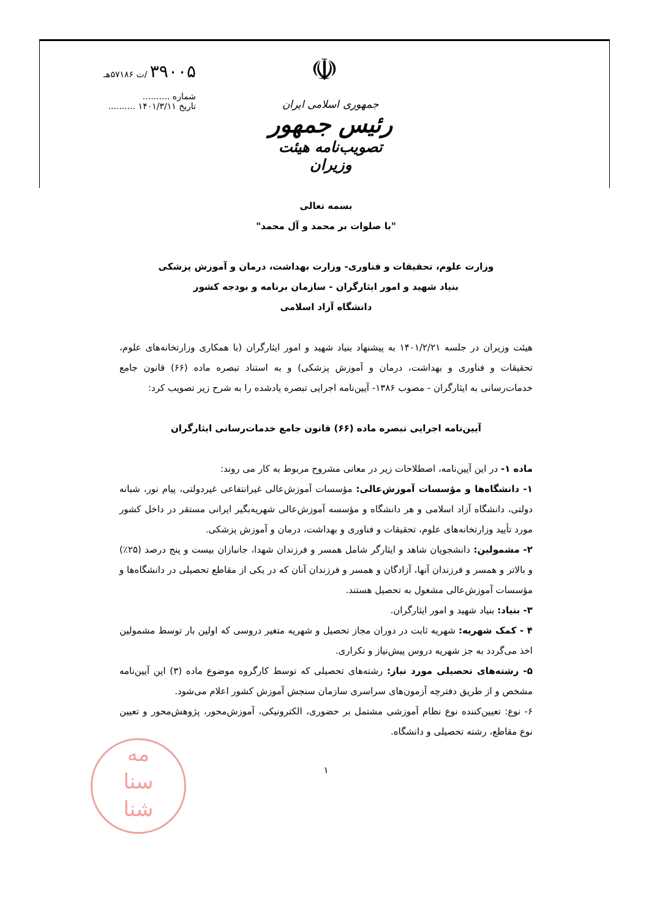۳۹۰۰۵ /ت ۵۷۱۸۶هـ
شماره ..........
تاریخ ۱۴۰۱/۳/۱۱ ..........
☫
جمهوری اسلامی ایران
رئیس جمهور
تصویب‌نامه هیئت وزیران
بسمه تعالی
"با صلوات بر محمد و آل محمد"
وزارت علوم، تحقیقات و فناوری- وزارت بهداشت، درمان و آموزش پزشکی
بنیاد شهید و امور ایثارگران - سازمان برنامه و بودجه کشور
دانشگاه آزاد اسلامی
هیئت وزیران در جلسه ۱۴۰۱/۲/۲۱ به پیشنهاد بنیاد شهید و امور ایثارگران (با همکاری وزارتخانه‌های علوم، تحقیقات و فناوری و بهداشت، درمان و آموزش پزشکی) و به استناد تبصره ماده (۶۶) قانون جامع خدمات‌رسانی به ایثارگران - مصوب ۱۳۸۶- آیین‌نامه اجرایی تبصره یادشده را به شرح زیر تصویب کرد:
آیین‌نامه اجرایی تبصره ماده (۶۶) قانون جامع خدمات‌رسانی ایثارگران
ماده ۱- در این آیین‌نامه، اصطلاحات زیر در معانی مشروح مربوط به کار می روند:
۱- دانشگاه‌ها و مؤسسات آموزش‌عالی: مؤسسات آموزش‌عالی غیرانتفاعی غیردولتی، پیام نور، شبانه دولتی، دانشگاه آزاد اسلامی و هر دانشگاه و مؤسسه آموزش‌عالی شهریه‌بگیر ایرانی مستقر در داخل کشور مورد تأیید وزارتخانه‌های علوم، تحقیقات و فناوری و بهداشت، درمان و آموزش پزشکی.
۲- مشمولین: دانشجویان شاهد و ایثارگر شامل همسر و فرزندان شهدا، جانبازان بیست و پنج درصد (۲۵٪) و بالاتر و همسر و فرزندان آنها، آزادگان و همسر و فرزندان آنان که در یکی از مقاطع تحصیلی در دانشگاه‌ها و مؤسسات آموزش‌عالی مشغول به تحصیل هستند.
۳- بنیاد: بنیاد شهید و امور ایثارگران.
۴ - کمک شهریه: شهریه ثابت در دوران مجاز تحصیل و شهریه متغیر دروسی که اولین بار توسط مشمولین اخذ می‌گردد به جز شهریه دروس پیش‌نیاز و تکراری.
۵- رشته‌های تحصیلی مورد نیاز: رشته‌های تحصیلی که توسط کارگروه موضوع ماده (۳) این آیین‌نامه مشخص و از طریق دفترچه آزمون‌های سراسری سازمان سنجش آموزش کشور اعلام می‌شود.
۶- نوع: تعیین‌کننده نوع نظام آموزشی مشتمل بر حضوری، الکترونیکی، آموزش‌محور، پژوهش‌محور و تعیین نوع مقاطع، رشته تحصیلی و دانشگاه.
۱
مه
سنا
شنا